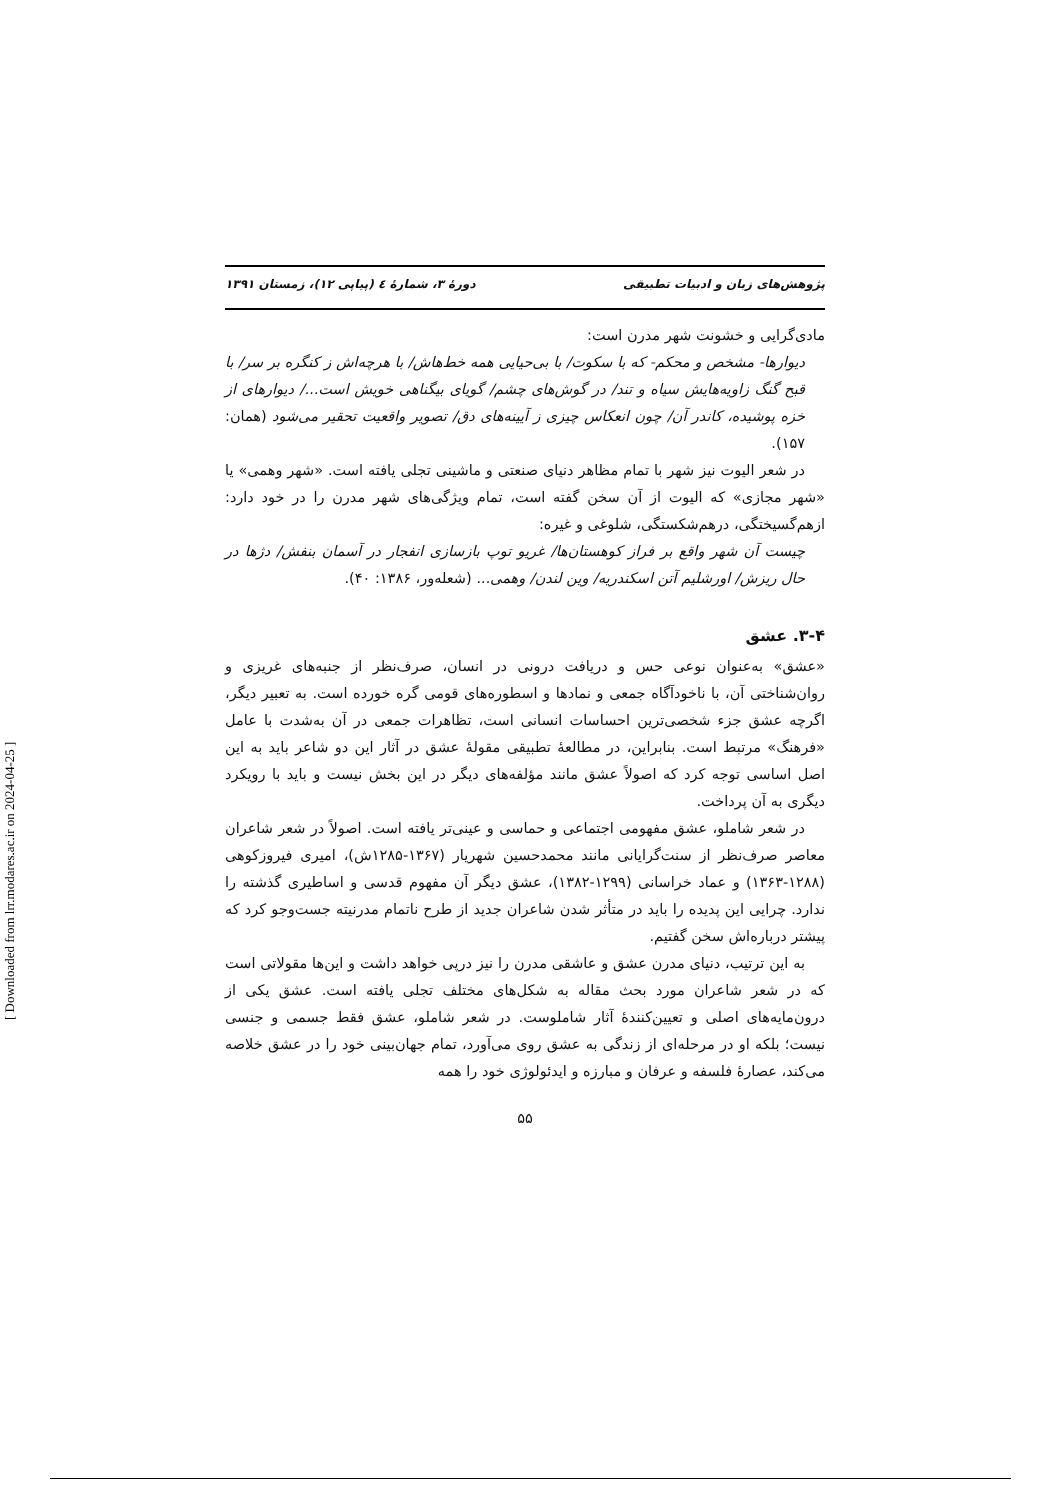پژوهش‌های زبان و ادبیات تطبیقی دورهٔ ۳، شمارهٔ ٤ (پیاپی ۱۲)، زمستان ۱۳۹۱
مادی‌گرایی و خشونت شهر مدرن است:
دیوارها- مشخص و محکم- که با سکوت/ با بی‌حیایی همه خط‌هاش/ با هرچه‌اش ز کنگره بر سر/ با قبح گنگ زاویه‌هایش سیاه و تند/ در گوش‌های چشم/ گویای بیگناهی خویش است.../ دیوارهای از خزه پوشیده، کاندر آن/ چون انعکاس چیزی ز آیینه‌های دق/ تصویر واقعیت تحقیر می‌شود (همان: ۱۵۷).
در شعر الیوت نیز شهر با تمام مظاهر دنیای صنعتی و ماشینی تجلی یافته است. «شهر وهمی» یا «شهر مجازی» که الیوت از آن سخن گفته است، تمام ویژگی‌های شهر مدرن را در خود دارد: ازهم‌گسیختگی، درهم‌شکستگی، شلوغی و غیره:
چیست آن شهر واقع بر فراز کوهستان‌ها/ غریو توپ بازسازی انفجار در آسمان بنفش/ دژها در حال ریزش/ اورشلیم آتن اسکندریه/ وین لندن/ وهمی... (شعله‌ور، ۱۳۸۶: ۴۰).
۳-۴. عشق
«عشق» به‌عنوان نوعی حس و دریافت درونی در انسان، صرف‌نظر از جنبه‌های غریزی و روان‌شناختی آن، با ناخودآگاه جمعی و نمادها و اسطوره‌های قومی گره خورده است. به تعبیر دیگر، اگرچه عشق جزء شخصی‌ترین احساسات انسانی است، تظاهرات جمعی در آن به‌شدت با عامل «فرهنگ» مرتبط است. بنابراین، در مطالعهٔ تطبیقی مقولهٔ عشق در آثار این دو شاعر باید به این اصل اساسی توجه کرد که اصولاً عشق مانند مؤلفه‌های دیگر در این بخش نیست و باید با رویکرد دیگری به آن پرداخت.
در شعر شاملو، عشق مفهومی اجتماعی و حماسی و عینی‌تر یافته است. اصولاً در شعر شاعران معاصر صرف‌نظر از سنت‌گرایانی مانند محمدحسین شهریار (۱۳۶۷-۱۲۸۵ش)، امیری فیروزکوهی (۱۲۸۸-۱۳۶۳) و عماد خراسانی (۱۲۹۹-۱۳۸۲)، عشق دیگر آن مفهوم قدسی و اساطیری گذشته را ندارد. چرایی این پدیده را باید در متأثر شدن شاعران جدید از طرح ناتمام مدرنیته جست‌وجو کرد که پیشتر درباره‌اش سخن گفتیم.
به این ترتیب، دنیای مدرن عشق و عاشقی مدرن را نیز درپی خواهد داشت و این‌ها مقولاتی است که در شعر شاعران مورد بحث مقاله به شکل‌های مختلف تجلی یافته است. عشق یکی از درون‌مایه‌های اصلی و تعیین‌کنندهٔ آثار شاملوست. در شعر شاملو، عشق فقط جسمی و جنسی نیست؛ بلکه او در مرحله‌ای از زندگی به عشق روی می‌آورد، تمام جهان‌بینی خود را در عشق خلاصه می‌کند، عصارهٔ فلسفه و عرفان و مبارزه و ایدئولوژی خود را همه
۵۵
[ Downloaded from lrr.modares.ac.ir on 2024-04-25 ]